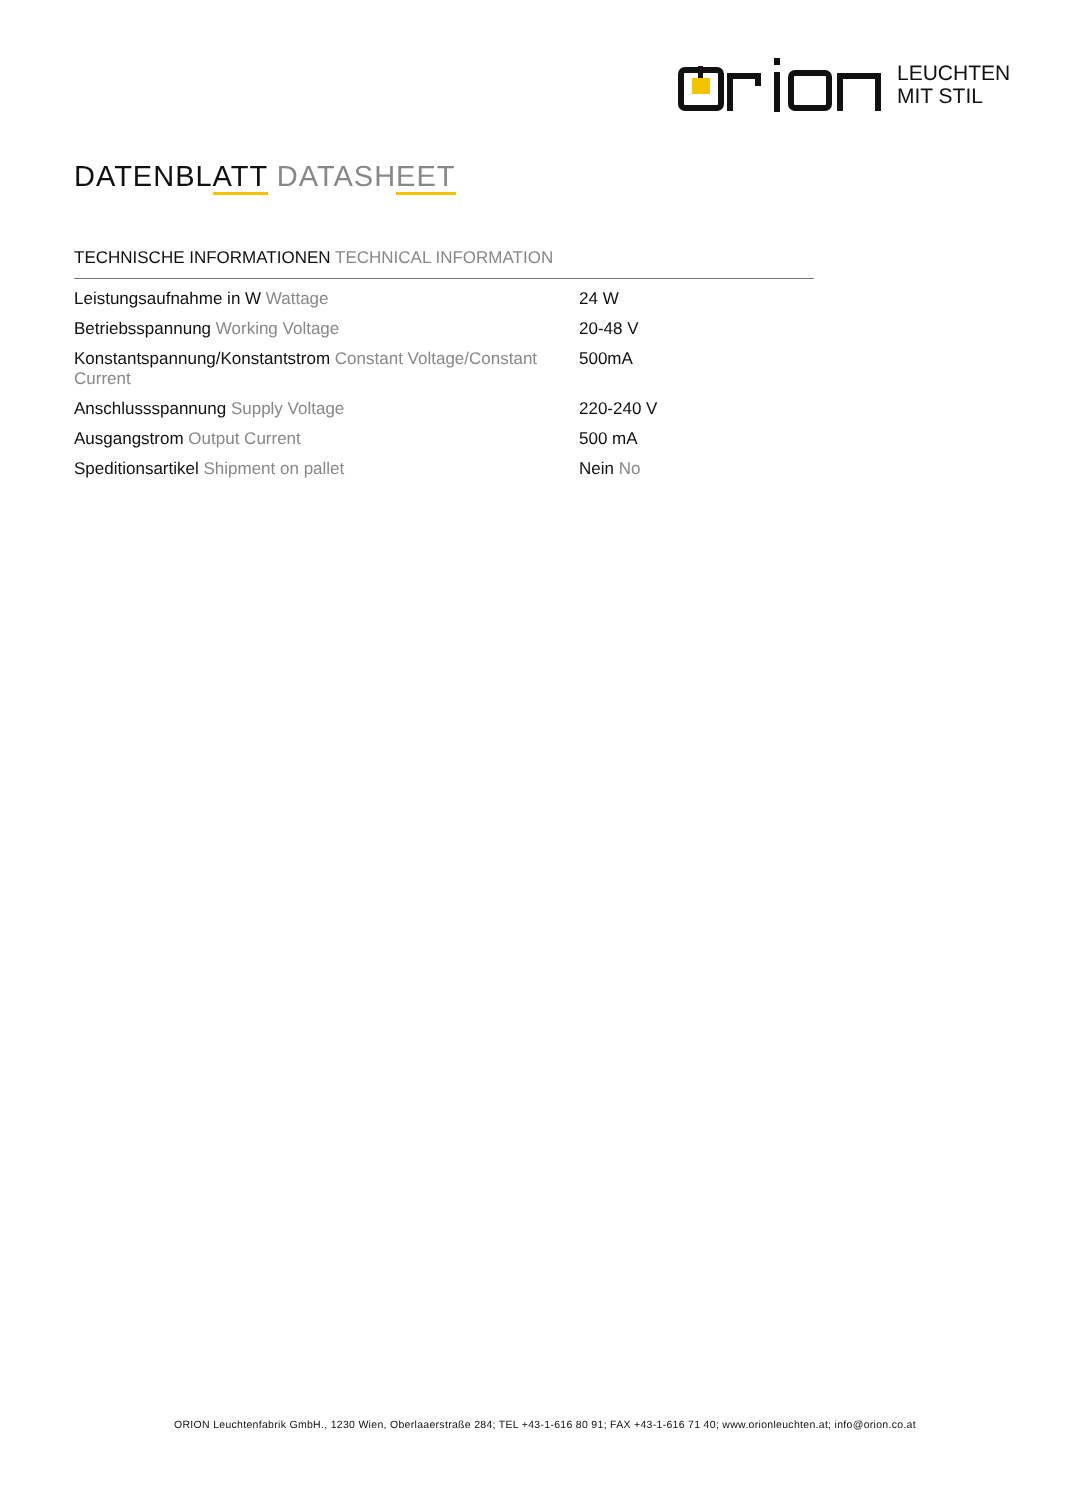LEUCHTEN
MIT STIL
DATENBLATT DATASHEET
TECHNISCHE INFORMATIONEN TECHNICAL INFORMATION
| Leistungsaufnahme in W Wattage | 24 W |
| Betriebsspannung Working Voltage | 20-48 V |
| Konstantspannung/Konstantstrom Constant Voltage/Constant Current | 500mA |
| Anschlussspannung Supply Voltage | 220-240 V |
| Ausgangstrom Output Current | 500 mA |
| Speditionsartikel Shipment on pallet | Nein No |
ORION Leuchtenfabrik GmbH., 1230 Wien, Oberlaaerstraße 284; TEL +43-1-616 80 91; FAX +43-1-616 71 40; www.orionleuchten.at; info@orion.co.at